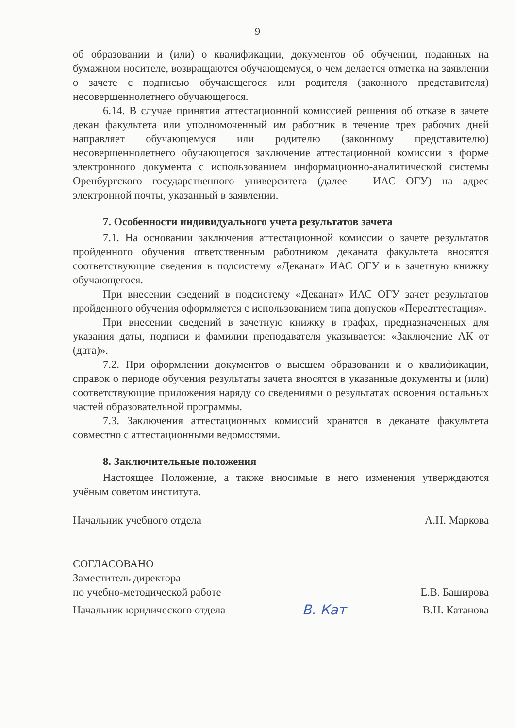9
об образовании и (или) о квалификации, документов об обучении, поданных на бумажном носителе, возвращаются обучающемуся, о чем делается отметка на заявлении о зачете с подписью обучающегося или родителя (законного представителя) несовершеннолетнего обучающегося.
6.14. В случае принятия аттестационной комиссией решения об отказе в зачете декан факультета или уполномоченный им работник в течение трех рабочих дней направляет обучающемуся или родителю (законному представителю) несовершеннолетнего обучающегося заключение аттестационной комиссии в форме электронного документа с использованием информационно-аналитической системы Оренбургского государственного университета (далее – ИАС ОГУ) на адрес электронной почты, указанный в заявлении.
7. Особенности индивидуального учета результатов зачета
7.1. На основании заключения аттестационной комиссии о зачете результатов пройденного обучения ответственным работником деканата факультета вносятся соответствующие сведения в подсистему «Деканат» ИАС ОГУ и в зачетную книжку обучающегося.
При внесении сведений в подсистему «Деканат» ИАС ОГУ зачет результатов пройденного обучения оформляется с использованием типа допусков «Переаттестация».
При внесении сведений в зачетную книжку в графах, предназначенных для указания даты, подписи и фамилии преподавателя указывается: «Заключение АК от (дата)».
7.2. При оформлении документов о высшем образовании и о квалификации, справок о периоде обучения результаты зачета вносятся в указанные документы и (или) соответствующие приложения наряду со сведениями о результатах освоения остальных частей образовательной программы.
7.3. Заключения аттестационных комиссий хранятся в деканате факультета совместно с аттестационными ведомостями.
8. Заключительные положения
Настоящее Положение, а также вносимые в него изменения утверждаются учёным советом института.
Начальник учебного отдела А.Н. Маркова
СОГЛАСОВАНО
Заместитель директора
по учебно-методической работе Е.В. Баширова
Начальник юридического отдела В. Кат В.Н. Катанова